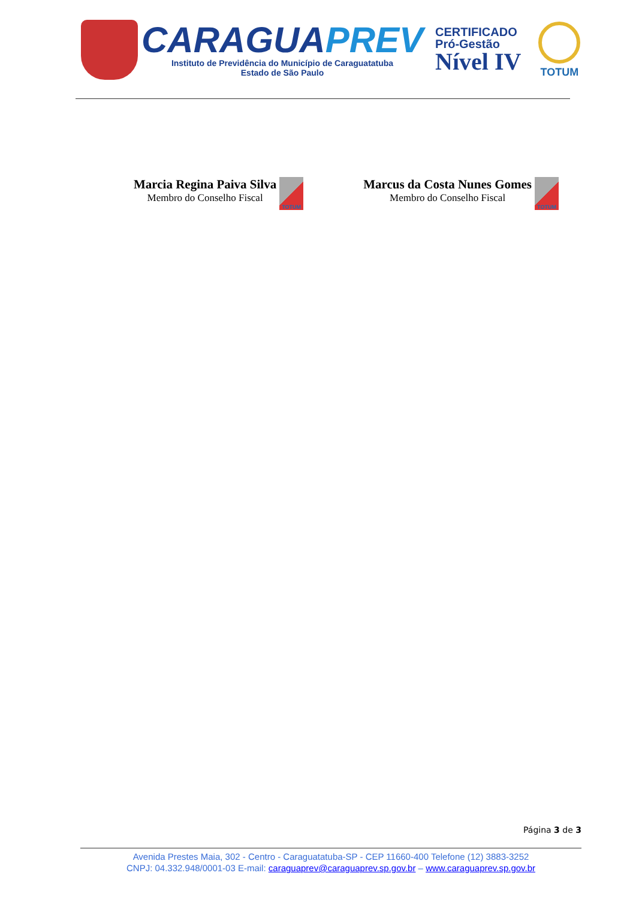CARAGUAPREV
Instituto de Previdência do Município de Caraguatatuba
Estado de São Paulo
CERTIFICADO
Pró-Gestão
Nível IV
TOTUM
Marcia Regina Paiva Silva
Membro do Conselho Fiscal
TOTUM
Marcus da Costa Nunes Gomes
Membro do Conselho Fiscal
TOTUM
Página 3 de 3
Avenida Prestes Maia, 302 - Centro - Caraguatatuba-SP - CEP 11660-400 Telefone (12) 3883-3252
CNPJ: 04.332.948/0001-03 E-mail: caraguaprev@caraguaprev.sp.gov.br – www.caraguaprev.sp.gov.br